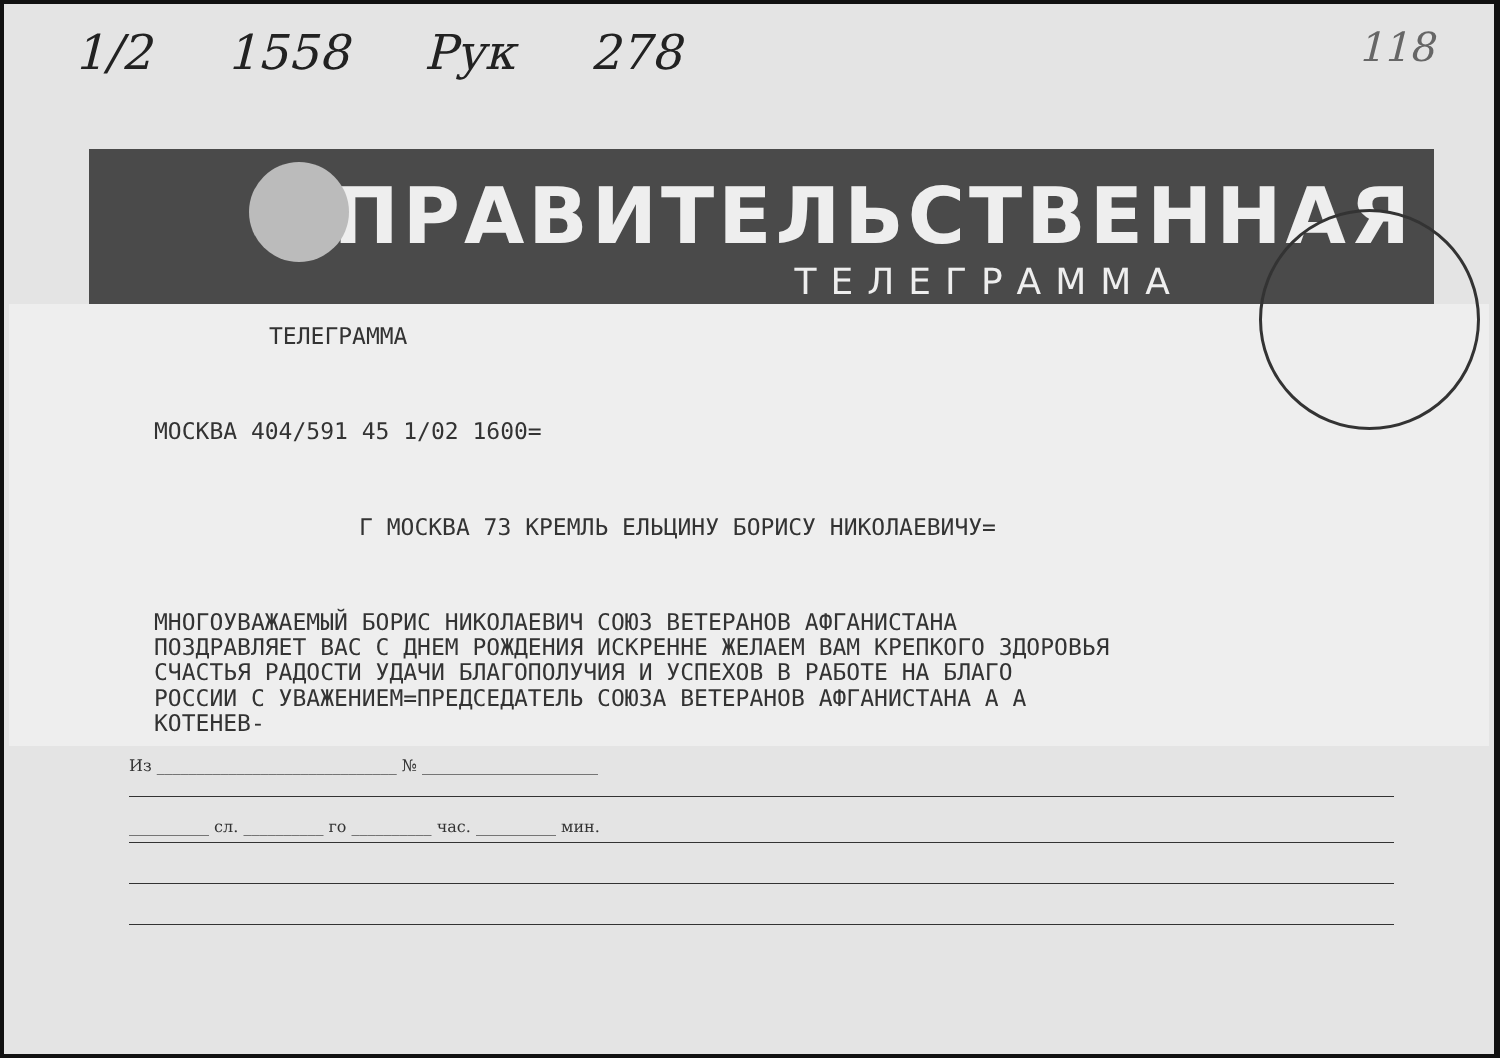1/2 1558 Рук 278 118
ПРАВИТЕЛЬСТВЕННАЯ
ТЕЛЕГРАММА
ТЕЛЕГРАММА
МОСКВА 404/591 45 1/02 1600=
Г МОСКВА 73 КРЕМЛЬ ЕЛЬЦИНУ БОРИСУ НИКОЛАЕВИЧУ=
МНОГОУВАЖАЕМЫЙ БОРИС НИКОЛАЕВИЧ СОЮЗ ВЕТЕРАНОВ АФГАНИСТАНА
ПОЗДРАВЛЯЕТ ВАС С ДНЕМ РОЖДЕНИЯ ИСКРЕННЕ ЖЕЛАЕМ ВАМ КРЕПКОГО ЗДОРОВЬЯ
СЧАСТЬЯ РАДОСТИ УДАЧИ БЛАГОПОЛУЧИЯ И УСПЕХОВ В РАБОТЕ НА БЛАГО
РОССИИ С УВАЖЕНИЕМ=ПРЕДСЕДАТЕЛЬ СОЮЗА ВЕТЕРАНОВ АФГАНИСТАНА А А
КОТЕНЕВ-
Из ______________________________ № ______________________
__________ сл. __________ го __________ час. __________ мин.